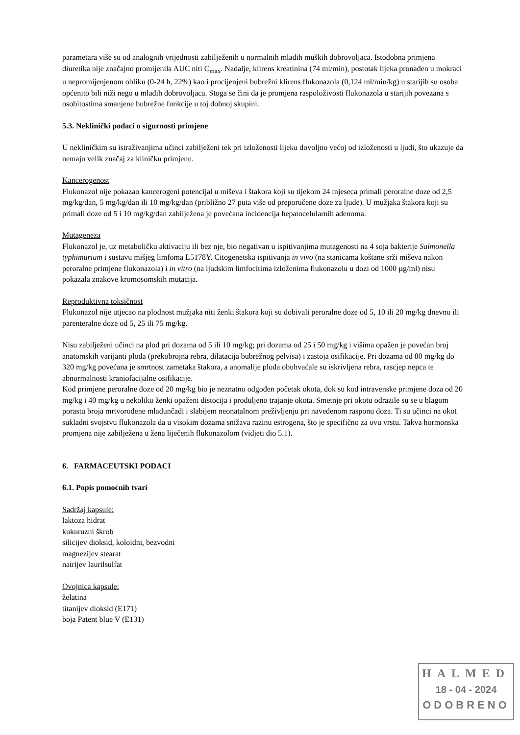parametara više su od analognih vrijednosti zabilježenih u normalnih mladih muških dobrovoljaca. Istodobna primjena diuretika nije značajno promijenila AUC niti C<sub>max</sub>. Nadalje, klirens kreatinina (74 ml/min), postotak lijeka pronađen u mokraći u nepromijenjenom obliku (0-24 h, 22%) kao i procijenjeni bubrežni klirens flukonazola (0,124 ml/min/kg) u starijih su osoba općenito bili niži nego u mlađih dobrovoljaca. Stoga se čini da je promjena raspoloživosti flukonazola u starijih povezana s osobitostima smanjene bubrežne funkcije u toj dobnoj skupini.
5.3. Neklinički podaci o sigurnosti primjene
U nekliničkim su istraživanjima učinci zabilježeni tek pri izloženosti lijeku dovoljno većoj od izloženosti u ljudi, što ukazuje da nemaju velik značaj za kliničku primjenu.
Kancerogenost
Flukonazol nije pokazao kancerogeni potencijal u miševa i štakora koji su tijekom 24 mjeseca primali peroralne doze od 2,5 mg/kg/dan, 5 mg/kg/dan ili 10 mg/kg/dan (približno 27 puta više od preporučene doze za ljude). U mužjaka štakora koji su primali doze od 5 i 10 mg/kg/dan zabilježena je povećana incidencija hepatocelularnih adenoma.
Mutageneza
Flukonazol je, uz metaboličku aktivaciju ili bez nje, bio negativan u ispitivanjima mutagenosti na 4 soja bakterije Salmonella typhimurium i sustavu mišjeg limfoma L5178Y. Citogenetska ispitivanja in vivo (na stanicama koštane srži miševa nakon peroralne primjene flukonazola) i in vitro (na ljudskim limfocitima izloženima flukonazolu u dozi od 1000 µg/ml) nisu pokazala znakove kromosomskih mutacija.
Reproduktivna toksičnost
Flukonazol nije utjecao na plodnost mužjaka niti ženki štakora koji su dobivali peroralne doze od 5, 10 ili 20 mg/kg dnevno ili parenteralne doze od 5, 25 ili 75 mg/kg.
Nisu zabilježeni učinci na plod pri dozama od 5 ili 10 mg/kg; pri dozama od 25 i 50 mg/kg i višima opažen je povećan broj anatomskih varijanti ploda (prekobrojna rebra, dilatacija bubrežnog pelvisa) i zastoja osifikacije. Pri dozama od 80 mg/kg do 320 mg/kg povećana je smrtnost zametaka štakora, a anomalije ploda obuhvaćale su iskrivljena rebra, rascjep nepca te abnormalnosti kraniofacijalne osifikacije.
Kod primjene peroralne doze od 20 mg/kg bio je neznatno odgođen početak okota, dok su kod intravenske primjene doza od 20 mg/kg i 40 mg/kg u nekoliko ženki opaženi distocija i produljeno trajanje okota. Smetnje pri okotu odrazile su se u blagom porastu broja mrtvorođene mladunčadi i slabijem neonatalnom preživljenju pri navedenom rasponu doza. Ti su učinci na okot sukladni svojstvu flukonazola da u visokim dozama snižava razinu estrogena, što je specifično za ovu vrstu. Takva hormonska promjena nije zabilježena u žena liječenih flukonazolom (vidjeti dio 5.1).
6. FARMACEUTSKI PODACI
6.1. Popis pomoćnih tvari
Sadržaj kapsule:
laktoza hidrat
kukuruzni škrob
silicijev dioksid, koloidni, bezvodni
magnezijev stearat
natrijev laurilsulfat
Ovojnica kapsule:
želatina
titanijev dioksid (E171)
boja Patent blue V (E131)
HALMED
18 - 04 - 2024
ODOBRENO